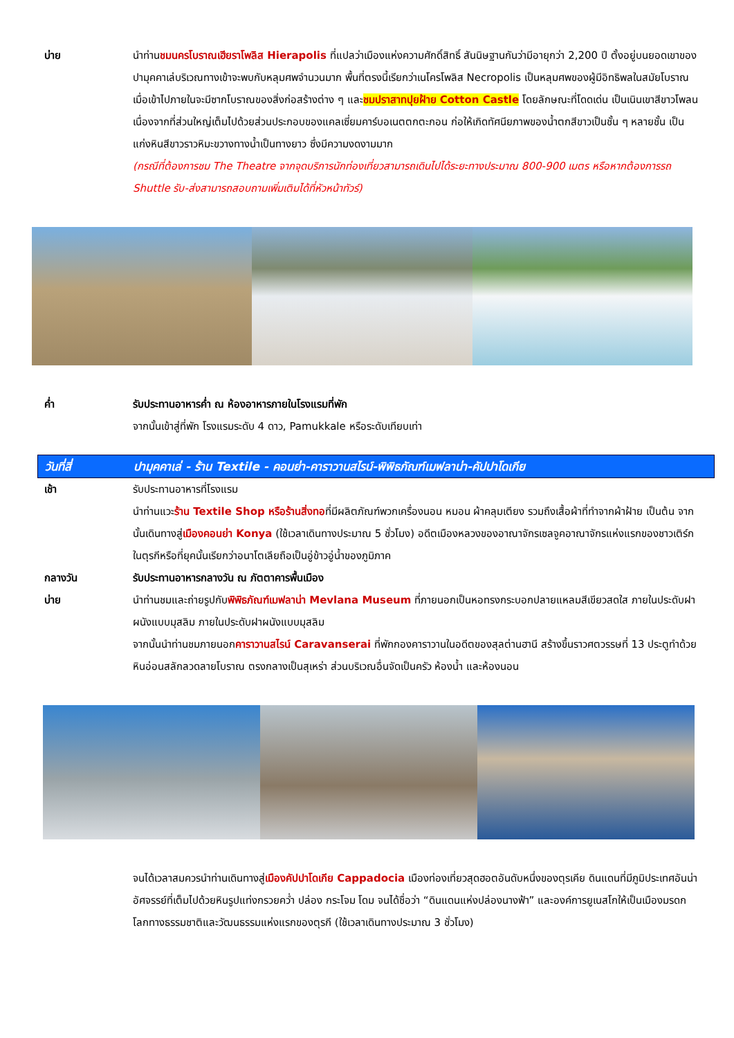บ่าย นำท่านชมนครโบราณเฮียราโพลิส Hierapolis ที่แปลว่าเมืองแห่งความศักดิ์สิทธิ์ สันนิษฐานกันว่ามีอายุกว่า 2,200 ปี ตั้งอยู่บนยอดเขาของปามุคคาเล่บริเวณทางเข้าจะพบกับหลุมศพจำนวนมาก พื้นที่ตรงนี้เรียกว่าเนโครโพลิส Necropolis เป็นหลุมศพของผู้มีอิทธิพลในสมัยโบราณ เมื่อเข้าไปภายในจะมีซากโบราณของสิ่งก่อสร้างต่าง ๆ และชมปราสาทปุยฝ้าย Cotton Castle โดยลักษณะที่โดดเด่น เป็นเนินเขาสีขาวโพลน เนื่องจากที่ส่วนใหญ่เต็มไปด้วยส่วนประกอบของแคลเซี่ยมคาร์บอเนตตกตะกอน ก่อให้เกิดทัศนียภาพของน้ำตกสีขาวเป็นชั้น ๆ หลายชั้น เป็นแก่งหินสีขาวราวหิมะขวางทางน้ำเป็นทางยาว ซึ่งมีความงดงามมาก
(กรณีที่ต้องการชม The Theatre จากจุดบริการนักท่องเที่ยวสามารถเดินไปได้ระยะทางประมาณ 800-900 เมตร หรือหากต้องการรถ Shuttle รับ-ส่งสามารถสอบถามเพิ่มเติมได้ที่หัวหน้าทัวร์)
ค่ำ รับประทานอาหารค่ำ ณ ห้องอาหารภายในโรงแรมที่พัก
จากนั้นเข้าสู่ที่พัก โรงแรมระดับ 4 ดาว, Pamukkale หรือระดับเทียบเท่า
วันที่สี่ ปามุคคาเล่ - ร้าน Textile - คอนย่า-คาราวานสไรน์-พิพิธภัณฑ์เมฟลาน่า-คัปปาโดเกีย
เช้า รับประทานอาหารที่โรงแรม
นำท่านแวะร้าน Textile Shop หรือร้านสิ่งทอที่มีผลิตภัณฑ์พวกเครื่องนอน หมอน ผ้าคลุมเตียง รวมถึงเสื้อผ้าที่ทำจากผ้าฝ้าย เป็นต้น จากนั้นเดินทางสู่เมืองคอนย่า Konya (ใช้เวลาเดินทางประมาณ 5 ชั่วโมง) อดีตเมืองหลวงของอาณาจักรเซลจูคอาณาจักรแห่งแรกของชาวเติร์กในตุรกีหรือที่ยุคนั้นเรียกว่าอนาโตเลียถือเป็นอู่ข้าวอู่น้ำของภูมิภาค
กลางวัน รับประทานอาหารกลางวัน ณ ภัตตาคารพื้นเมือง
บ่าย นำท่านชมและถ่ายรูปกับพิพิธภัณฑ์เมฟลาน่า Mevlana Museum ที่ภายนอกเป็นหอทรงกระบอกปลายแหลมสีเขียวสดใส ภายในประดับฝาผนังแบบมุสลิม ภายในประดับฝาผนังแบบมุสลิม
จากนั้นนำท่านชมภายนอกคาราวานสไรน์ Caravanserai ที่พักกองคาราวานในอดีตของสุลต่านฮานี สร้างขึ้นราวศตวรรษที่ 13 ประตูทำด้วยหินอ่อนสลักลวดลายโบราณ ตรงกลางเป็นสุเหร่า ส่วนบริเวณอื่นจัดเป็นครัว ห้องน้ำ และห้องนอน
จนได้เวลาสมควรนำท่านเดินทางสู่เมืองคัปปาโดเกีย Cappadocia เมืองท่องเที่ยวสุดฮอตอันดับหนึ่งของตุรเคีย ดินแดนที่มีภูมิประเทศอันน่าอัศจรรย์ที่เต็มไปด้วยหินรูปแท่งกรวยคว่ำ ปล่อง กระโจม โดม จนได้ชื่อว่า “ดินแดนแห่งปล่องนางฟ้า” และองค์การยูเนสโกให้เป็นเมืองมรดกโลกทางธรรมชาติและวัฒนธรรมแห่งแรกของตุรกี (ใช้เวลาเดินทางประมาณ 3 ชั่วโมง)